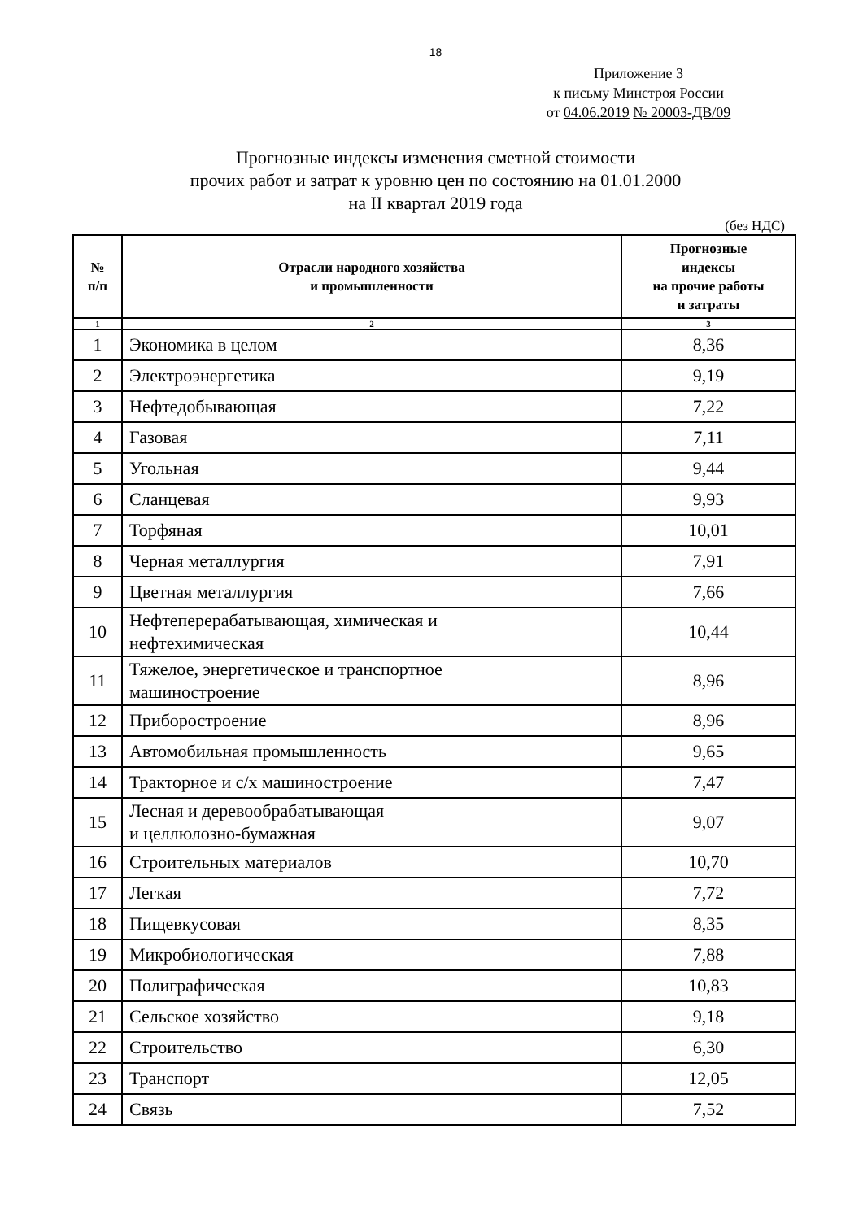18
Приложение 3
к письму Минстроя России
от 04.06.2019 № 20003-ДВ/09
Прогнозные индексы изменения сметной стоимости
прочих работ и затрат к уровню цен по состоянию на 01.01.2000
на II квартал 2019 года
(без НДС)
| № п/п | Отрасли народного хозяйства и промышленности | Прогнозные индексы на прочие работы и затраты |
| --- | --- | --- |
| 1 | 2 | 3 |
| 1 | Экономика в целом | 8,36 |
| 2 | Электроэнергетика | 9,19 |
| 3 | Нефтедобывающая | 7,22 |
| 4 | Газовая | 7,11 |
| 5 | Угольная | 9,44 |
| 6 | Сланцевая | 9,93 |
| 7 | Торфяная | 10,01 |
| 8 | Черная металлургия | 7,91 |
| 9 | Цветная металлургия | 7,66 |
| 10 | Нефтеперерабатывающая, химическая и нефтехимическая | 10,44 |
| 11 | Тяжелое, энергетическое и транспортное машиностроение | 8,96 |
| 12 | Приборостроение | 8,96 |
| 13 | Автомобильная промышленность | 9,65 |
| 14 | Тракторное и с/х машиностроение | 7,47 |
| 15 | Лесная и деревообрабатывающая и целлюлозно-бумажная | 9,07 |
| 16 | Строительных материалов | 10,70 |
| 17 | Легкая | 7,72 |
| 18 | Пищевкусовая | 8,35 |
| 19 | Микробиологическая | 7,88 |
| 20 | Полиграфическая | 10,83 |
| 21 | Сельское хозяйство | 9,18 |
| 22 | Строительство | 6,30 |
| 23 | Транспорт | 12,05 |
| 24 | Связь | 7,52 |